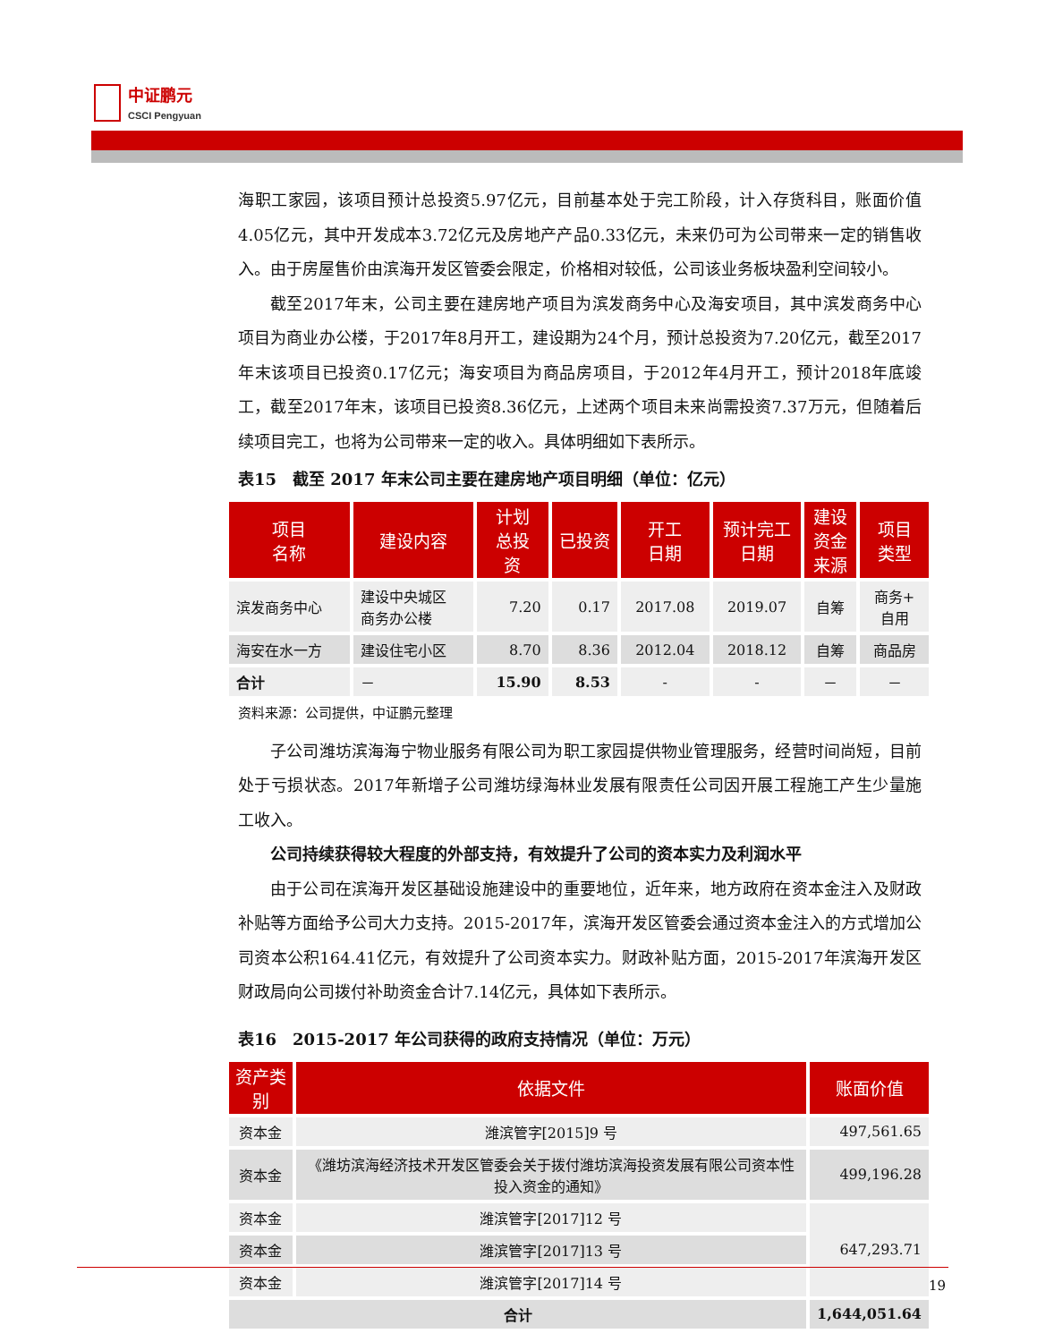中证鹏元
CSCI Pengyuan
海职工家园，该项目预计总投资5.97亿元，目前基本处于完工阶段，计入存货科目，账面价值4.05亿元，其中开发成本3.72亿元及房地产产品0.33亿元，未来仍可为公司带来一定的销售收入。由于房屋售价由滨海开发区管委会限定，价格相对较低，公司该业务板块盈利空间较小。
截至2017年末，公司主要在建房地产项目为滨发商务中心及海安项目，其中滨发商务中心项目为商业办公楼，于2017年8月开工，建设期为24个月，预计总投资为7.20亿元，截至2017年末该项目已投资0.17亿元；海安项目为商品房项目，于2012年4月开工，预计2018年底竣工，截至2017年末，该项目已投资8.36亿元，上述两个项目未来尚需投资7.37万元，但随着后续项目完工，也将为公司带来一定的收入。具体明细如下表所示。
表15　截至 2017 年末公司主要在建房地产项目明细（单位：亿元）
| 项目 名称 | 建设内容 | 计划 总投 资 | 已投资 | 开工 日期 | 预计完工 日期 | 建设 资金 来源 | 项目 类型 |
| --- | --- | --- | --- | --- | --- | --- | --- |
| 滨发商务中心 | 建设中央城区 商务办公楼 | 7.20 | 0.17 | 2017.08 | 2019.07 | 自筹 | 商务+ 自用 |
| 海安在水一方 | 建设住宅小区 | 8.70 | 8.36 | 2012.04 | 2018.12 | 自筹 | 商品房 |
| 合计 | － | 15.90 | 8.53 | - | - | － | － |
资料来源：公司提供，中证鹏元整理
子公司潍坊滨海海宁物业服务有限公司为职工家园提供物业管理服务，经营时间尚短，目前处于亏损状态。2017年新增子公司潍坊绿海林业发展有限责任公司因开展工程施工产生少量施工收入。
公司持续获得较大程度的外部支持，有效提升了公司的资本实力及利润水平
由于公司在滨海开发区基础设施建设中的重要地位，近年来，地方政府在资本金注入及财政补贴等方面给予公司大力支持。2015-2017年，滨海开发区管委会通过资本金注入的方式增加公司资本公积164.41亿元，有效提升了公司资本实力。财政补贴方面，2015-2017年滨海开发区财政局向公司拨付补助资金合计7.14亿元，具体如下表所示。
表16　2015-2017 年公司获得的政府支持情况（单位：万元）
| 资产类别 | 依据文件 | 账面价值 |
| --- | --- | --- |
| 资本金 | 潍滨管字[2015]9 号 | 497,561.65 |
| 资本金 | 《潍坊滨海经济技术开发区管委会关于拨付潍坊滨海投资发展有限公司资本性投入资金的通知》 | 499,196.28 |
| 资本金 | 潍滨管字[2017]12 号 | 647,293.71 |
| 资本金 | 潍滨管字[2017]13 号 | |
| 资本金 | 潍滨管字[2017]14 号 | |
| 合计 | | 1,644,051.64 |
19